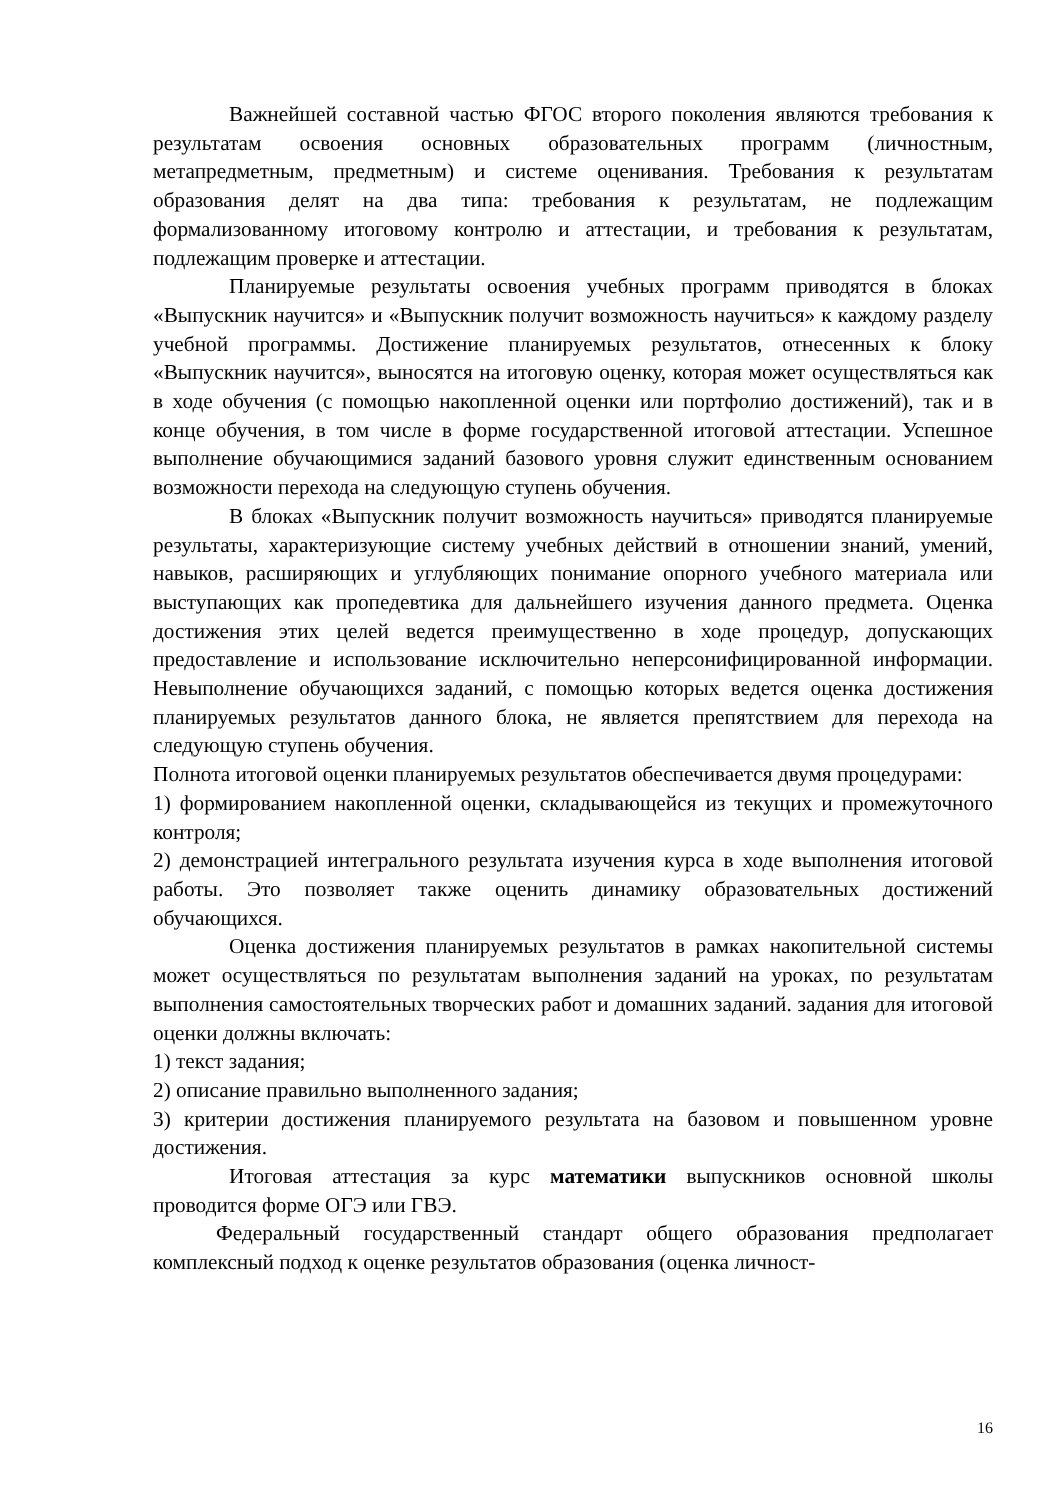Важнейшей составной частью ФГОС второго поколения являются требования к результатам освоения основных образовательных программ (личностным, метапредметным, предметным) и системе оценивания. Требования к результатам образования делят на два типа: требования к результатам, не подлежащим формализованному итоговому контролю и аттестации, и требования к результатам, подлежащим проверке и аттестации.
Планируемые результаты освоения учебных программ приводятся в блоках «Выпускник научится» и «Выпускник получит возможность научиться» к каждому разделу учебной программы. Достижение планируемых результатов, отнесенных к блоку «Выпускник научится», выносятся на итоговую оценку, которая может осуществляться как в ходе обучения (с помощью накопленной оценки или портфолио достижений), так и в конце обучения, в том числе в форме государственной итоговой аттестации. Успешное выполнение обучающимися заданий базового уровня служит единственным основанием возможности перехода на следующую ступень обучения.
В блоках «Выпускник получит возможность научиться» приводятся планируемые результаты, характеризующие систему учебных действий в отношении знаний, умений, навыков, расширяющих и углубляющих понимание опорного учебного материала или выступающих как пропедевтика для дальнейшего изучения данного предмета. Оценка достижения этих целей ведется преимущественно в ходе процедур, допускающих предоставление и использование исключительно неперсонифицированной информации. Невыполнение обучающихся заданий, с помощью которых ведется оценка достижения планируемых результатов данного блока, не является препятствием для перехода на следующую ступень обучения.
Полнота итоговой оценки планируемых результатов обеспечивается двумя процедурами:
1) формированием накопленной оценки, складывающейся из текущих и промежуточного контроля;
2) демонстрацией интегрального результата изучения курса в ходе выполнения итоговой работы. Это позволяет также оценить динамику образовательных достижений обучающихся.
Оценка достижения планируемых результатов в рамках накопительной системы может осуществляться по результатам выполнения заданий на уроках, по результатам выполнения самостоятельных творческих работ и домашних заданий. задания для итоговой оценки должны включать:
1) текст задания;
2) описание правильно выполненного задания;
3) критерии достижения планируемого результата на базовом и повышенном уровне достижения.
Итоговая аттестация за курс математики выпускников основной школы проводится форме ОГЭ или ГВЭ.
Федеральный государственный стандарт общего образования предполагает комплексный подход к оценке результатов образования (оценка личност-
16